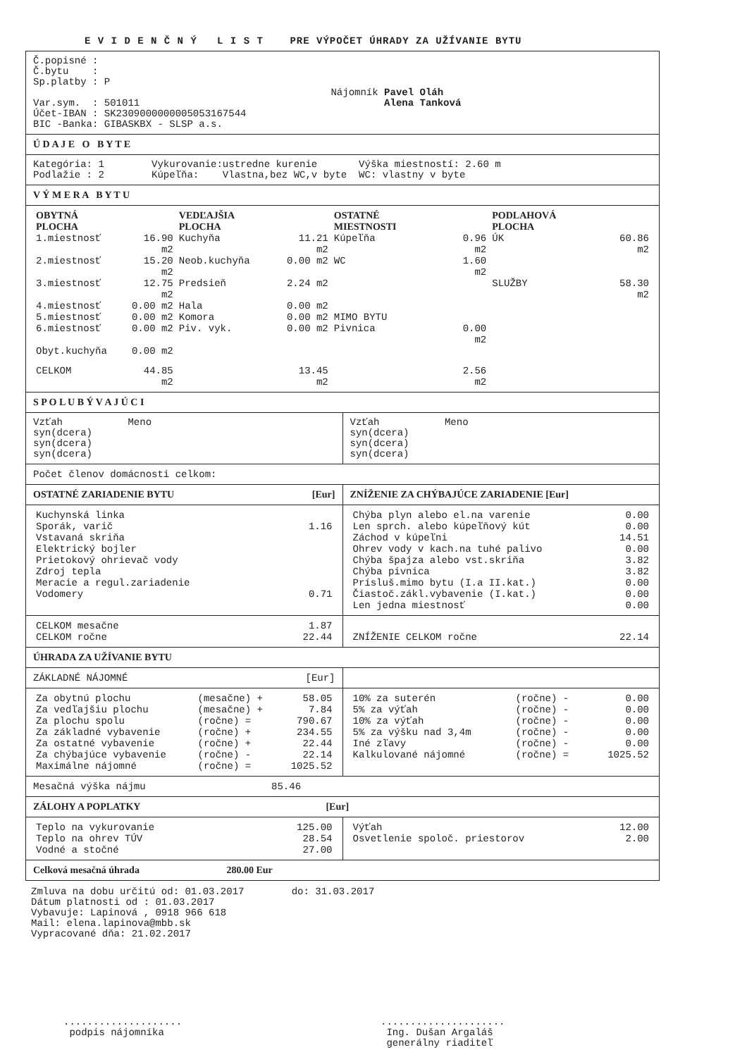E V I D E N Č N Ý L I S T PRE VÝPOČET ÚHRADY ZA UŽÍVANIE BYTU
Č.popisné :
Č.bytu    :
Sp.platby : P

Var.sym.  : 501011
Účet-IBAN : SK2309000000005053167544
BIC -Banka: GIBASKBX - SLSP a.s.
Nájomník Pavel Oláh
         Alena Tanková
Ú D A J E O B Y T E
Kategória: 1        Vykurovanie:ustredne kurenie       Výška miestností: 2.60 m
Podlažie : 2        Kúpeľňa:    Vlastna,bez WC,v byte  WC: vlastny v byte
V Ý M E R A B Y T U
| OBYTNÁ PLOCHA | | VEDĽAJŠIA PLOCHA | | OSTATNÉ MIESTNOSTI | | PODLAHOVÁ PLOCHA | |
| --- | --- | --- | --- | --- | --- | --- | --- |
| 1.miestnosť | 16.90 m2 | Kuchyňa | 11.21 m2 | Kúpeľňa | 0.96 m2 | ÚK | 60.86 m2 |
| 2.miestnosť | 15.20 m2 | Neob.kuchyňa | 0.00 m2 | WC | 1.60 m2 | | |
| 3.miestnosť | 12.75 m2 | Predsieň | 2.24 m2 | | | SLUŽBY | 58.30 m2 |
| 4.miestnosť | 0.00 m2 | Hala | 0.00 m2 | | | | |
| 5.miestnosť | 0.00 m2 | Komora | 0.00 m2 | MIMO BYTU | | | |
| 6.miestnosť | 0.00 m2 | Piv. vyk. | 0.00 m2 | Pivnica | 0.00 m2 | | |
| Obyt.kuchyňa | 0.00 m2 | | | | | | |
| CELKOM | 44.85 m2 | | 13.45 m2 | | 2.56 m2 | | |
S P O L U B Ý V A J Ú C I
Vzťah           Meno
syn(dcera)
syn(dcera)
syn(dcera)
Vzťah           Meno
syn(dcera)
syn(dcera)
syn(dcera)
Počet členov domácnosti celkom:
OSTATNÉ ZARIADENIE BYTU [Eur] ZNÍŽENIE ZA CHÝBAJÚCE ZARIADENIE [Eur]
| Kuchynská linka | |
| Sporák, varič | 1.16 |
| Vstavaná skriňa | |
| Elektrický bojler | |
| Prietokový ohrievač vody | |
| Zdroj tepla | |
| Meracie a regul.zariadenie | |
| Vodomery | 0.71 |
| Chýba plyn alebo el.na varenie | 0.00 |
| Len sprch. alebo kúpeľňový kút | 0.00 |
| Záchod v kúpeľni | 14.51 |
| Ohrev vody v kach.na tuhé palivo | 0.00 |
| Chýba špajza alebo vst.skriňa | 3.82 |
| Chýba pivnica | 3.82 |
| Prísluš.mimo bytu (I.a II.kat.) | 0.00 |
| Čiastoč.zákl.vybavenie (I.kat.) | 0.00 |
| Len jedna miestnosť | 0.00 |
| CELKOM mesačne | 1.87 |
| CELKOM ročne | 22.44 |
| ZNÍŽENIE CELKOM ročne | 22.14 |
ÚHRADA ZA UŽÍVANIE BYTU
ZÁKLADNÉ NÁJOMNÉ [Eur]
| Za obytnú plochu | (mesačne) + | 58.05 |
| Za vedľajšiu plochu | (mesačne) + | 7.84 |
| Za plochu spolu | (ročne) = | 790.67 |
| Za základné vybavenie | (ročne) + | 234.55 |
| Za ostatné vybavenie | (ročne) + | 22.44 |
| Za chýbajúce vybavenie | (ročne) - | 22.14 |
| Maximálne nájomné | (ročne) = | 1025.52 |
| 10% za suterén | (ročne) - | 0.00 |
| 5% za výťah | (ročne) - | 0.00 |
| 10% za výťah | (ročne) - | 0.00 |
| 5% za výšku nad 3,4m | (ročne) - | 0.00 |
| Iné zľavy | (ročne) - | 0.00 |
| Kalkulované nájomné | (ročne) = | 1025.52 |
Mesačná výška nájmu 85.46
ZÁLOHY A POPLATKY [Eur]
| Teplo na vykurovanie | 125.00 |
| Teplo na ohrev TÚV | 28.54 |
| Vodné a stočné | 27.00 |
| Výťah | 12.00 |
| Osvetlenie spoloč. priestorov | 2.00 |
Celková mesačná úhrada 280.00 Eur
Zmluva na dobu určitú od: 01.03.2017        do: 31.03.2017
Dátum platnosti od : 01.03.2017
Vybavuje: Lapinová , 0918 966 618
Mail: elena.lapinova@mbb.sk
Vypracované dňa: 21.02.2017
....................
 podpis nájomníka
.....................
 Ing. Dušan Argaláš
 generálny riaditeľ